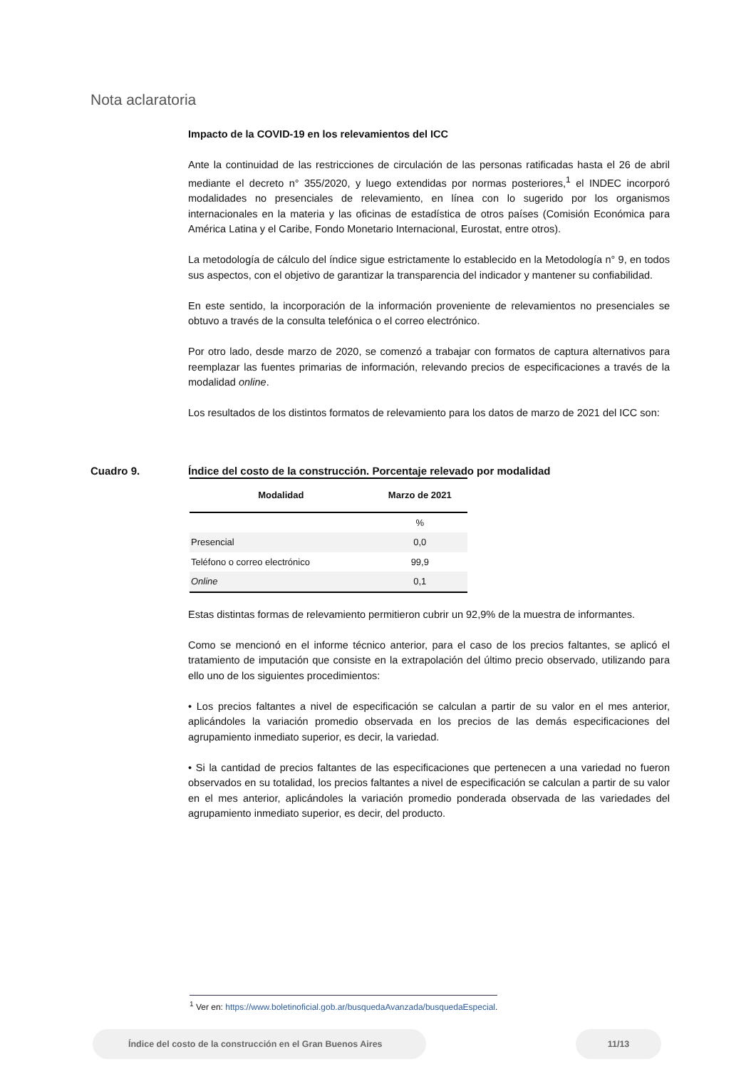Nota aclaratoria
Impacto de la COVID-19 en los relevamientos del ICC
Ante la continuidad de las restricciones de circulación de las personas ratificadas hasta el 26 de abril mediante el decreto n° 355/2020, y luego extendidas por normas posteriores,<sup>1</sup> el INDEC incorporó modalidades no presenciales de relevamiento, en línea con lo sugerido por los organismos internacionales en la materia y las oficinas de estadística de otros países (Comisión Económica para América Latina y el Caribe, Fondo Monetario Internacional, Eurostat, entre otros).
La metodología de cálculo del índice sigue estrictamente lo establecido en la Metodología n° 9, en todos sus aspectos, con el objetivo de garantizar la transparencia del indicador y mantener su confiabilidad.
En este sentido, la incorporación de la información proveniente de relevamientos no presenciales se obtuvo a través de la consulta telefónica o el correo electrónico.
Por otro lado, desde marzo de 2020, se comenzó a trabajar con formatos de captura alternativos para reemplazar las fuentes primarias de información, relevando precios de especificaciones a través de la modalidad online.
Los resultados de los distintos formatos de relevamiento para los datos de marzo de 2021 del ICC son:
| Modalidad | Marzo de 2021 |
| --- | --- |
| | % |
| Presencial | 0,0 |
| Teléfono o correo electrónico | 99,9 |
| Online | 0,1 |
Estas distintas formas de relevamiento permitieron cubrir un 92,9% de la muestra de informantes.
Como se mencionó en el informe técnico anterior, para el caso de los precios faltantes, se aplicó el tratamiento de imputación que consiste en la extrapolación del último precio observado, utilizando para ello uno de los siguientes procedimientos:
• Los precios faltantes a nivel de especificación se calculan a partir de su valor en el mes anterior, aplicándoles la variación promedio observada en los precios de las demás especificaciones del agrupamiento inmediato superior, es decir, la variedad.
• Si la cantidad de precios faltantes de las especificaciones que pertenecen a una variedad no fueron observados en su totalidad, los precios faltantes a nivel de especificación se calculan a partir de su valor en el mes anterior, aplicándoles la variación promedio ponderada observada de las variedades del agrupamiento inmediato superior, es decir, del producto.
Cuadro 9. Índice del costo de la construcción. Porcentaje relevado por modalidad
<sup>1</sup> Ver en: https://www.boletinoficial.gob.ar/busquedaAvanzada/busquedaEspecial.
Índice del costo de la construcción en el Gran Buenos Aires 11/13